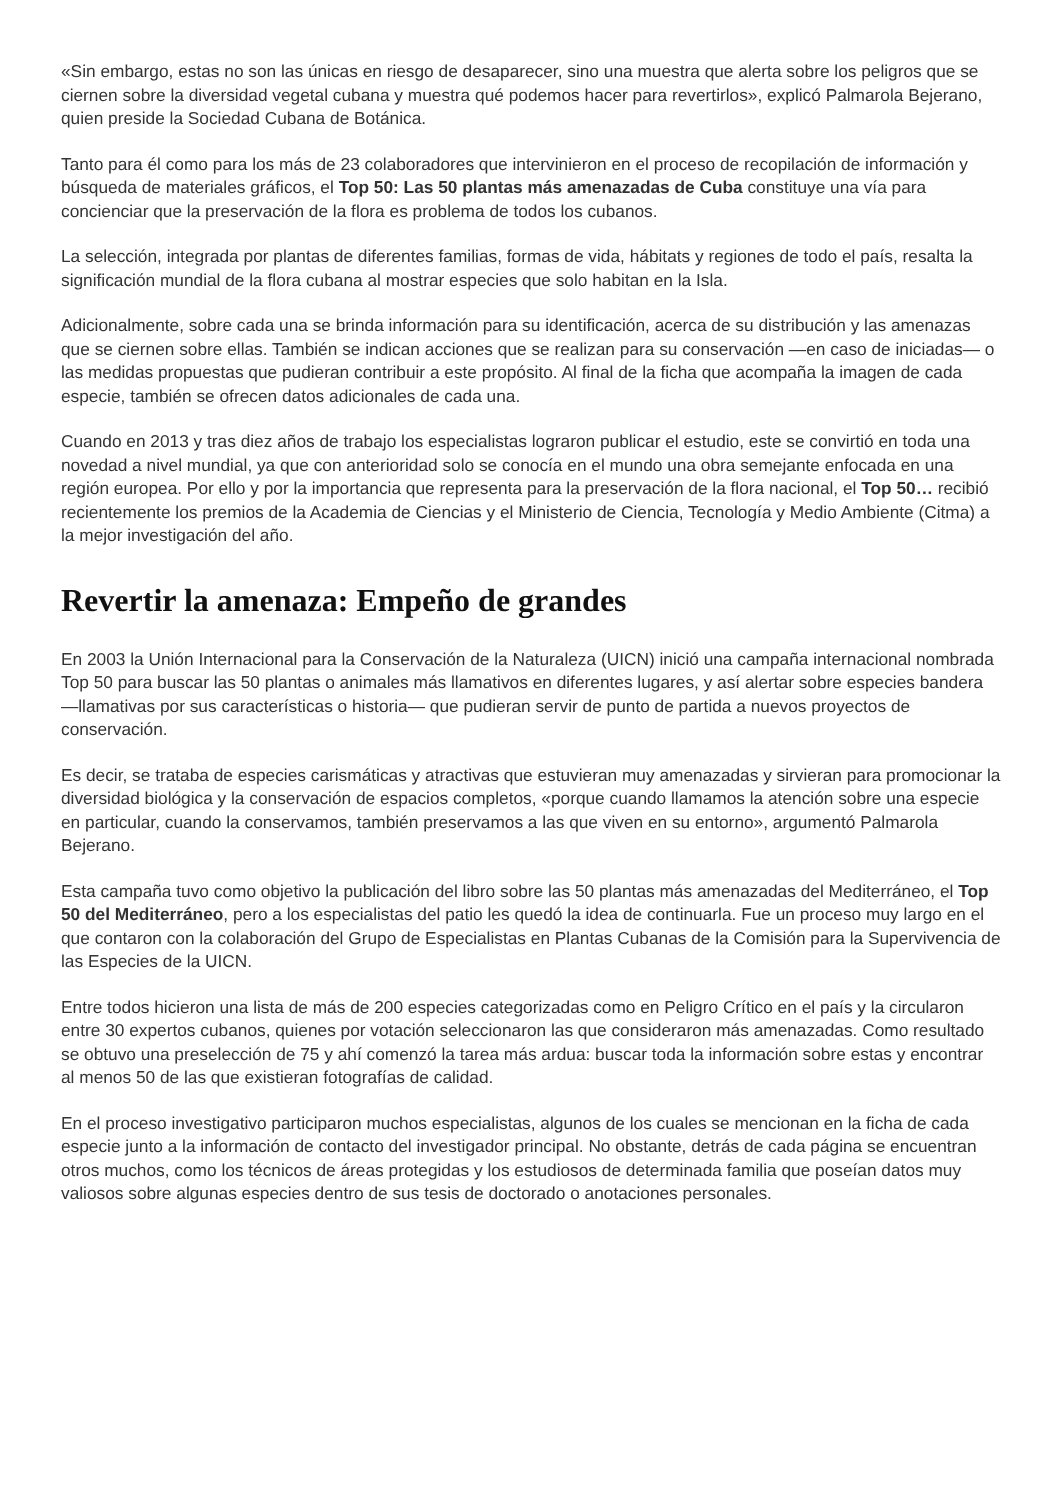«Sin embargo, estas no son las únicas en riesgo de desaparecer, sino una muestra que alerta sobre los peligros que se ciernen sobre la diversidad vegetal cubana y muestra qué podemos hacer para revertirlos», explicó Palmarola Bejerano, quien preside la Sociedad Cubana de Botánica.
Tanto para él como para los más de 23 colaboradores que intervinieron en el proceso de recopilación de información y búsqueda de materiales gráficos, el Top 50: Las 50 plantas más amenazadas de Cuba constituye una vía para concienciar que la preservación de la flora es problema de todos los cubanos.
La selección, integrada por plantas de diferentes familias, formas de vida, hábitats y regiones de todo el país, resalta la significación mundial de la flora cubana al mostrar especies que solo habitan en la Isla.
Adicionalmente, sobre cada una se brinda información para su identificación, acerca de su distribución y las amenazas que se ciernen sobre ellas. También se indican acciones que se realizan para su conservación —en caso de iniciadas— o las medidas propuestas que pudieran contribuir a este propósito. Al final de la ficha que acompaña la imagen de cada especie, también se ofrecen datos adicionales de cada una.
Cuando en 2013 y tras diez años de trabajo los especialistas lograron publicar el estudio, este se convirtió en toda una novedad a nivel mundial, ya que con anterioridad solo se conocía en el mundo una obra semejante enfocada en una región europea. Por ello y por la importancia que representa para la preservación de la flora nacional, el Top 50… recibió recientemente los premios de la Academia de Ciencias y el Ministerio de Ciencia, Tecnología y Medio Ambiente (Citma) a la mejor investigación del año.
Revertir la amenaza: Empeño de grandes
En 2003 la Unión Internacional para la Conservación de la Naturaleza (UICN) inició una campaña internacional nombrada Top 50 para buscar las 50 plantas o animales más llamativos en diferentes lugares, y así alertar sobre especies bandera —llamativas por sus características o historia— que pudieran servir de punto de partida a nuevos proyectos de conservación.
Es decir, se trataba de especies carismáticas y atractivas que estuvieran muy amenazadas y sirvieran para promocionar la diversidad biológica y la conservación de espacios completos, «porque cuando llamamos la atención sobre una especie en particular, cuando la conservamos, también preservamos a las que viven en su entorno», argumentó Palmarola Bejerano.
Esta campaña tuvo como objetivo la publicación del libro sobre las 50 plantas más amenazadas del Mediterráneo, el Top 50 del Mediterráneo, pero a los especialistas del patio les quedó la idea de continuarla. Fue un proceso muy largo en el que contaron con la colaboración del Grupo de Especialistas en Plantas Cubanas de la Comisión para la Supervivencia de las Especies de la UICN.
Entre todos hicieron una lista de más de 200 especies categorizadas como en Peligro Crítico en el país y la circularon entre 30 expertos cubanos, quienes por votación seleccionaron las que consideraron más amenazadas. Como resultado se obtuvo una preselección de 75 y ahí comenzó la tarea más ardua: buscar toda la información sobre estas y encontrar al menos 50 de las que existieran fotografías de calidad.
En el proceso investigativo participaron muchos especialistas, algunos de los cuales se mencionan en la ficha de cada especie junto a la información de contacto del investigador principal. No obstante, detrás de cada página se encuentran otros muchos, como los técnicos de áreas protegidas y los estudiosos de determinada familia que poseían datos muy valiosos sobre algunas especies dentro de sus tesis de doctorado o anotaciones personales.